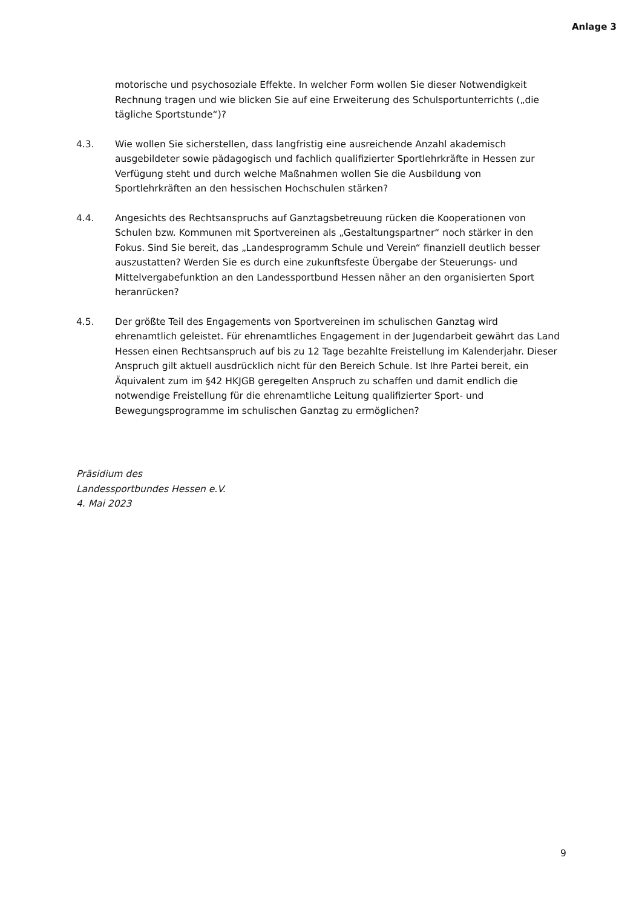Anlage 3
motorische und psychosoziale Effekte. In welcher Form wollen Sie dieser Notwendigkeit Rechnung tragen und wie blicken Sie auf eine Erweiterung des Schulsportunterrichts („die tägliche Sportstunde“)?
4.3. Wie wollen Sie sicherstellen, dass langfristig eine ausreichende Anzahl akademisch ausgebildeter sowie pädagogisch und fachlich qualifizierter Sportlehrkräfte in Hessen zur Verfügung steht und durch welche Maßnahmen wollen Sie die Ausbildung von Sportlehrkräften an den hessischen Hochschulen stärken?
4.4. Angesichts des Rechtsanspruchs auf Ganztagsbetreuung rücken die Kooperationen von Schulen bzw. Kommunen mit Sportvereinen als „Gestaltungspartner“ noch stärker in den Fokus. Sind Sie bereit, das „Landesprogramm Schule und Verein“ finanziell deutlich besser auszustatten? Werden Sie es durch eine zukunftsfeste Übergabe der Steuerungs- und Mittelvergabefunktion an den Landessportbund Hessen näher an den organisierten Sport heranrücken?
4.5. Der größte Teil des Engagements von Sportvereinen im schulischen Ganztag wird ehrenamtlich geleistet. Für ehrenamtliches Engagement in der Jugendarbeit gewährt das Land Hessen einen Rechtsanspruch auf bis zu 12 Tage bezahlte Freistellung im Kalenderjahr. Dieser Anspruch gilt aktuell ausdrücklich nicht für den Bereich Schule. Ist Ihre Partei bereit, ein Äquivalent zum im §42 HKJGB geregelten Anspruch zu schaffen und damit endlich die notwendige Freistellung für die ehrenamtliche Leitung qualifizierter Sport- und Bewegungsprogramme im schulischen Ganztag zu ermöglichen?
Präsidium des
Landessportbundes Hessen e.V.
4. Mai 2023
9